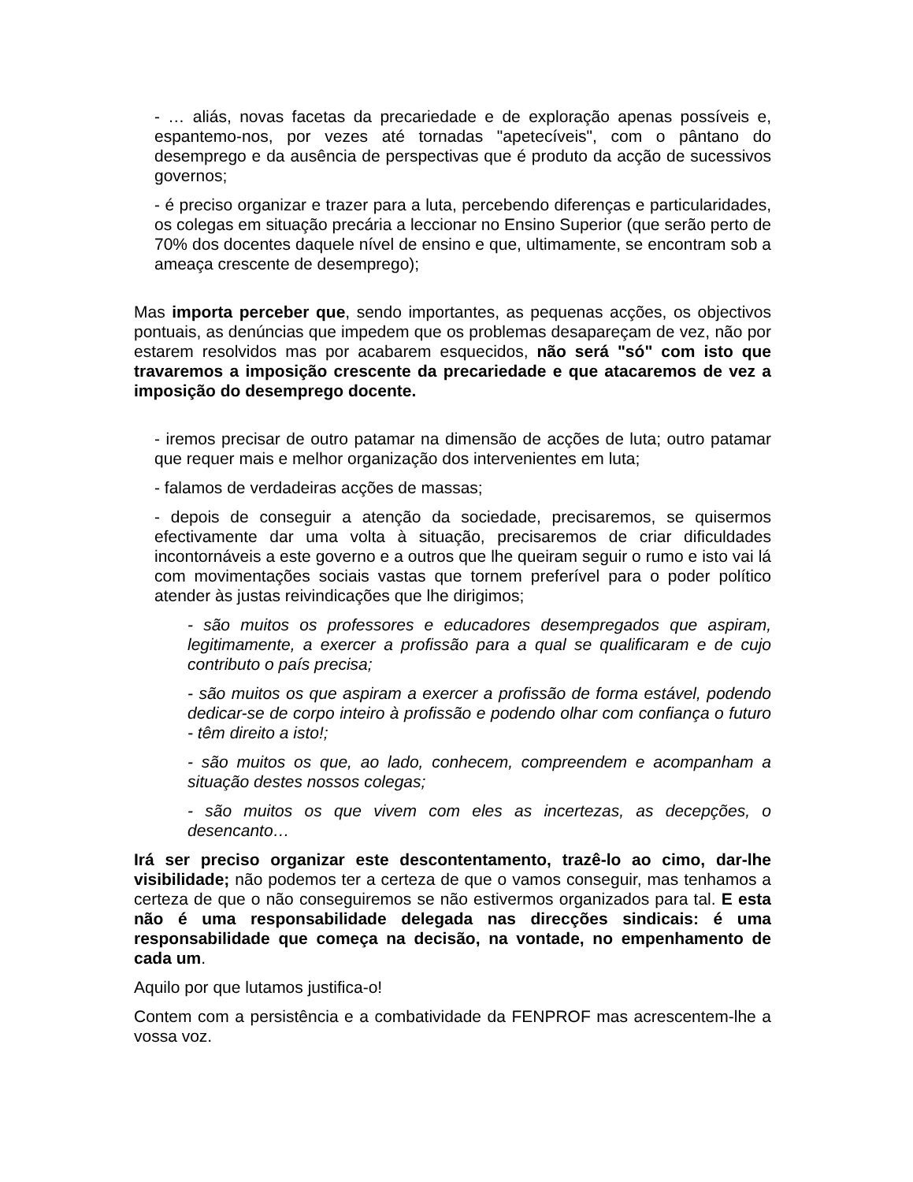- … aliás, novas facetas da precariedade e de exploração apenas possíveis e, espantemo-nos, por vezes até tornadas "apetecíveis", com o pântano do desemprego e da ausência de perspectivas que é produto da acção de sucessivos governos;
- é preciso organizar e trazer para a luta, percebendo diferenças e particularidades, os colegas em situação precária a leccionar no Ensino Superior (que serão perto de 70% dos docentes daquele nível de ensino e que, ultimamente, se encontram sob a ameaça crescente de desemprego);
Mas importa perceber que, sendo importantes, as pequenas acções, os objectivos pontuais, as denúncias que impedem que os problemas desapareçam de vez, não por estarem resolvidos mas por acabarem esquecidos, não será "só" com isto que travaremos a imposição crescente da precariedade e que atacaremos de vez a imposição do desemprego docente.
- iremos precisar de outro patamar na dimensão de acções de luta; outro patamar que requer mais e melhor organização dos intervenientes em luta;
- falamos de verdadeiras acções de massas;
- depois de conseguir a atenção da sociedade, precisaremos, se quisermos efectivamente dar uma volta à situação, precisaremos de criar dificuldades incontornáveis a este governo e a outros que lhe queiram seguir o rumo e isto vai lá com movimentações sociais vastas que tornem preferível para o poder político atender às justas reivindicações que lhe dirigimos;
- são muitos os professores e educadores desempregados que aspiram, legitimamente, a exercer a profissão para a qual se qualificaram e de cujo contributo o país precisa;
- são muitos os que aspiram a exercer a profissão de forma estável, podendo dedicar-se de corpo inteiro à profissão e podendo olhar com confiança o futuro - têm direito a isto!;
- são muitos os que, ao lado, conhecem, compreendem e acompanham a situação destes nossos colegas;
- são muitos os que vivem com eles as incertezas, as decepções, o desencanto…
Irá ser preciso organizar este descontentamento, trazê-lo ao cimo, dar-lhe visibilidade; não podemos ter a certeza de que o vamos conseguir, mas tenhamos a certeza de que o não conseguiremos se não estivermos organizados para tal. E esta não é uma responsabilidade delegada nas direcções sindicais: é uma responsabilidade que começa na decisão, na vontade, no empenhamento de cada um.
Aquilo por que lutamos justifica-o!
Contem com a persistência e a combatividade da FENPROF mas acrescentem-lhe a vossa voz.